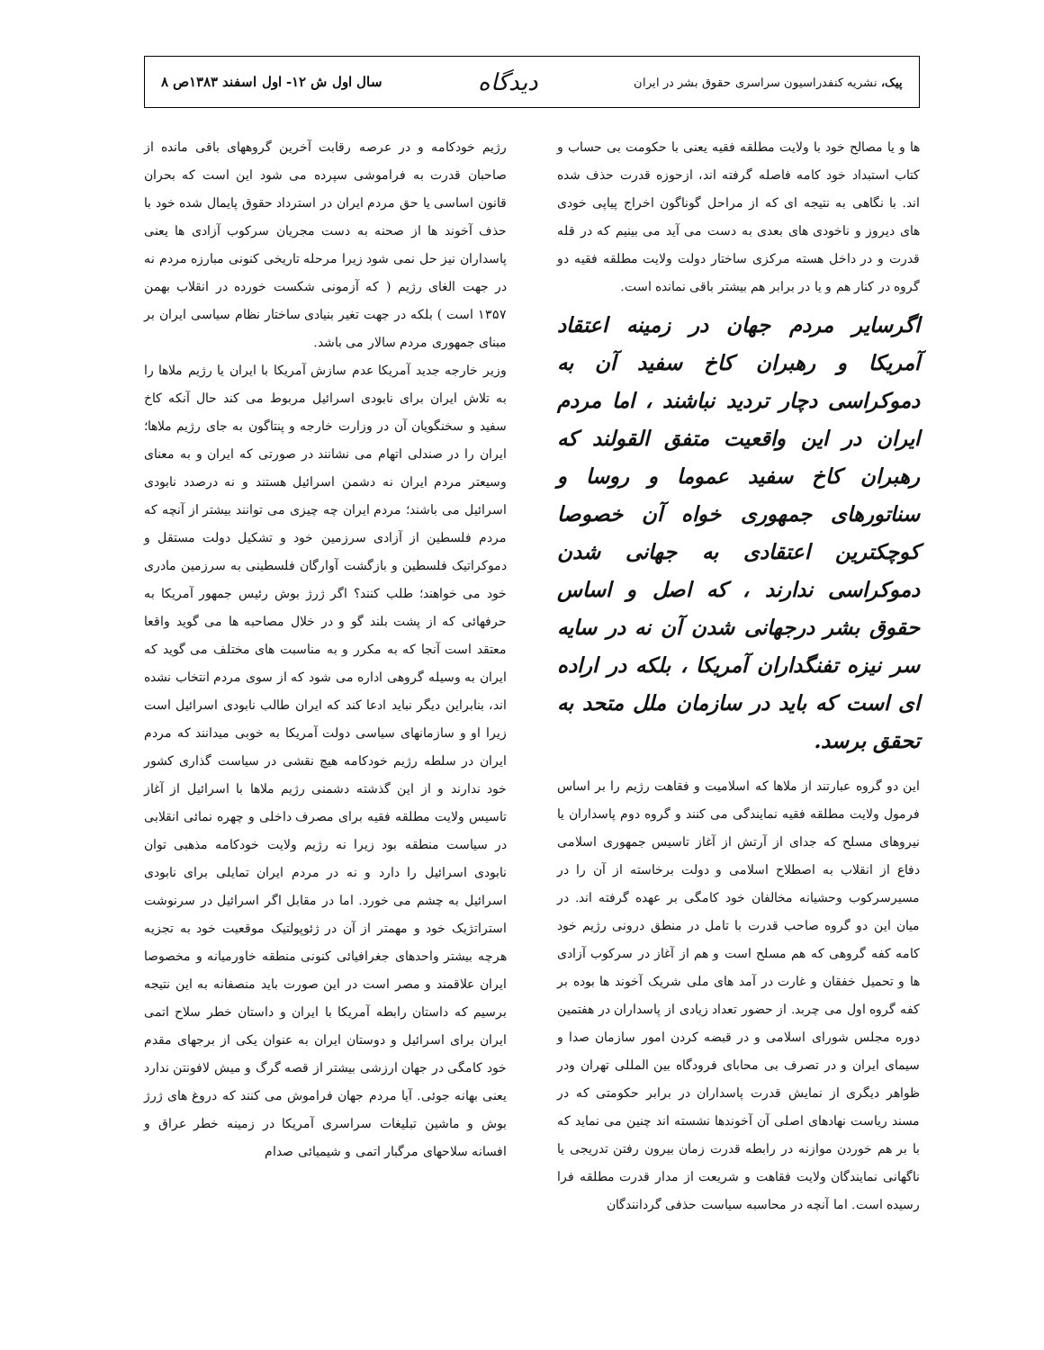پیک، نشریه کنفدراسیون سراسری حقوق بشر در ایران
دیدگاه
سال اول ش ۱۲- اول اسفند ۱۳۸۳ص ۸
ها و یا مصالح خود با ولایت مطلقه فقیه یعنی با حکومت بی حساب و کتاب استبداد خود کامه فاصله گرفته اند، ازحوزه قدرت حذف شده اند. با نگاهی به نتیجه ای که از مراحل گوناگون اخراج پیاپی خودی های دیروز و ناخودی های بعدی به دست می آید می بینیم که در قله قدرت و در داخل هسته مرکزی ساختار دولت ولایت مطلقه فقیه دو گروه در کنار هم و یا در برابر هم بیشتر باقی نمانده است.
اگرسایر مردم جهان در زمینه اعتقاد آمریکا و رهبران کاخ سفید آن به دموکراسی دچار تردید نباشند ، اما مردم ایران در این واقعیت متفق القولند که رهبران کاخ سفید عموما و روسا و سناتورهای جمهوری خواه آن خصوصا کوچکترین اعتقادی به جهانی شدن دموکراسی ندارند ، که اصل و اساس حقوق بشر درجهانی شدن آن نه در سایه سر نیزه تفنگداران آمریکا ، بلکه در اراده ای است که باید در سازمان ملل متحد به تحقق برسد.
این دو گروه عبارتند از ملاها که اسلامیت و فقاهت رژیم را بر اساس فرمول ولایت مطلقه فقیه نمایندگی می کنند و گروه دوم پاسداران یا نیروهای مسلح که جدای از آرتش از آغاز تاسیس جمهوری اسلامی دفاع از انقلاب به اصطلاح اسلامی و دولت برخاسته از آن را در مسیرسرکوب وحشیانه مخالفان خود کامگی بر عهده گرفته اند. در میان این دو گروه صاحب قدرت با تامل در منطق درونی رژیم خود کامه کفه گروهی که هم مسلح است و هم از آغاز در سرکوب آزادی ها و تحمیل خفقان و غارت در آمد های ملی شریک آخوند ها بوده بر کفه گروه اول می چربد. از حضور تعداد زیادی از پاسداران در هفتمین دوره مجلس شورای اسلامی و در قبضه کردن امور سازمان صدا و سیمای ایران و در تصرف بی محابای فرودگاه بین المللی تهران ودر ظواهر دیگری از نمایش قدرت پاسداران در برابر حکومتی که در مسند ریاست نهادهای اصلی آن آخوندها نشسته اند چنین می نماید که با بر هم خوردن موازنه در رابطه قدرت زمان بیرون رفتن تدریجی یا ناگهانی نمایندگان ولایت فقاهت و شریعت از مدار قدرت مطلقه فرا رسیده است. اما آنچه در محاسبه سیاست حذفی گردانندگان
رژیم خودکامه و در عرصه رقابت آخرین گروههای باقی مانده از صاحبان قدرت به فراموشی سپرده می شود این است که بحران قانون اساسی یا حق مردم ایران در استرداد حقوق پایمال شده خود با حذف آخوند ها از صحنه به دست مجریان سرکوب آزادی ها یعنی پاسداران نیز حل نمی شود زیرا مرحله تاریخی کنونی مبارزه مردم نه در جهت الغای رژیم ( که آزمونی شکست خورده در انقلاب بهمن ۱۳۵۷ است ) بلکه در جهت تغیر بنیادی ساختار نظام سیاسی ایران بر مبنای جمهوری مردم سالار می باشد.
وزیر خارجه جدید آمریکا عدم سازش آمریکا با ایران یا رژیم ملاها را به تلاش ایران برای نابودی اسرائیل مربوط می کند حال آنکه کاخ سفید و سخنگویان آن در وزارت خارجه و پنتاگون به جای رژیم ملاها؛ ایران را در صندلی اتهام می نشانند در صورتی که ایران و به معنای وسیعتر مردم ایران نه دشمن اسرائیل هستند و نه درصدد نابودی اسرائیل می باشند؛ مردم ایران چه چیزی می توانند بیشتر از آنچه که مردم فلسطین از آزادی سرزمین خود و تشکیل دولت مستقل و دموکراتیک فلسطین و بازگشت آوارگان فلسطینی به سرزمین مادری خود می خواهند؛ طلب کنند؟ اگر ژرژ بوش رئیس جمهور آمریکا به حرفهائی که از پشت بلند گو و در خلال مصاحبه ها می گوید واقعا معتقد است آنجا که به مکرر و به مناسبت های مختلف می گوید که ایران به وسیله گروهی اداره می شود که از سوی مردم انتخاب نشده اند، بنابراین دیگر نباید ادعا کند که ایران طالب نابودی اسرائیل است زیرا او و سازمانهای سیاسی دولت آمریکا به خوبی میدانند که مردم ایران در سلطه رژیم خودکامه هیچ نقشی در سیاست گذاری کشور خود ندارند و از این گذشته دشمنی رژیم ملاها با اسرائیل از آغاز تاسیس ولایت مطلقه فقیه برای مصرف داخلی و چهره نمائی انقلابی در سیاست منطقه بود زیرا نه رژیم ولایت خودکامه مذهبی توان نابودی اسرائیل را دارد و نه در مردم ایران تمایلی برای نابودی اسرائیل به چشم می خورد. اما در مقابل اگر اسرائیل در سرنوشت استراتژیک خود و مهمتر از آن در ژئوپولتیک موقعیت خود به تجزیه هرچه بیشتر واحدهای جغرافیائی کنونی منطقه خاورمیانه و مخصوصا ایران علاقمند و مصر است در این صورت باید منصفانه به این نتیجه برسیم که داستان رابطه آمریکا با ایران و داستان خطر سلاح اتمی ایران برای اسرائیل و دوستان ایران به عنوان یکی از برجهای مقدم خود کامگی در جهان ارزشی بیشتر از قصه گرگ و میش لافونتن ندارد یعنی بهانه جوئی. آیا مردم جهان فراموش می کنند که دروغ های ژرژ بوش و ماشین تبلیغات سراسری آمریکا در زمینه خطر عراق و افسانه سلاحهای مرگبار اتمی و شیمیائی صدام